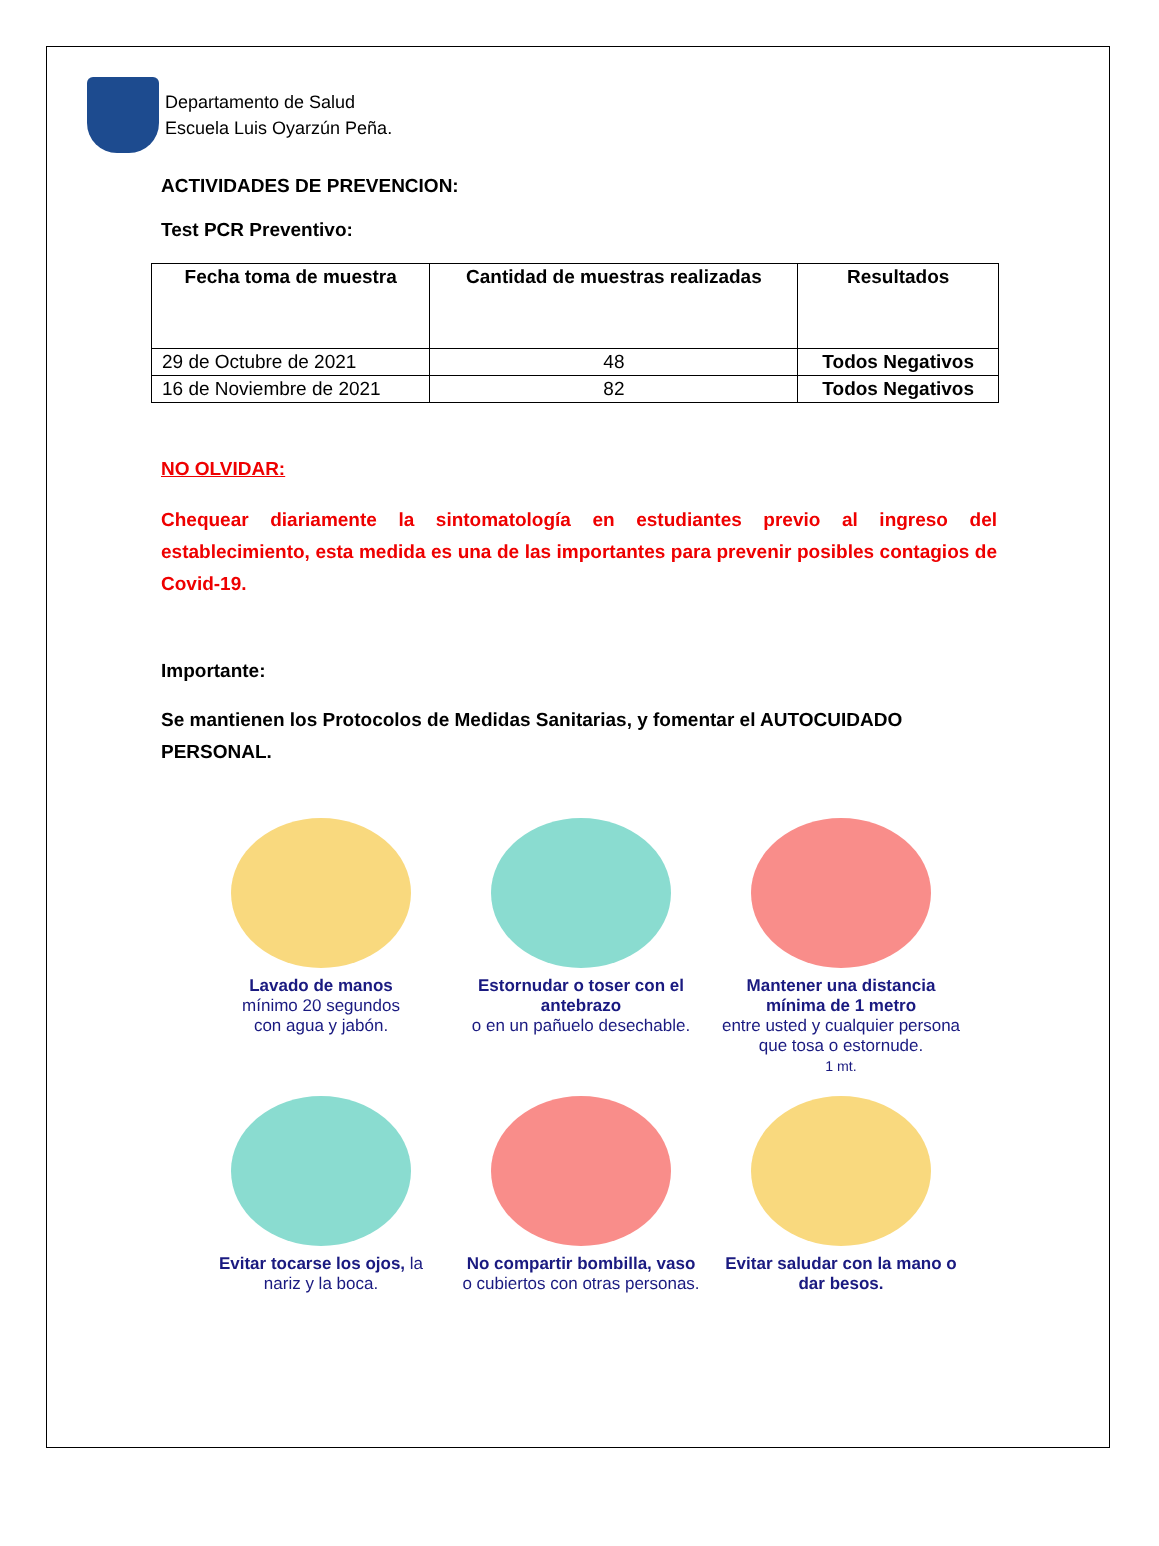Departamento de Salud
Escuela Luis Oyarzún Peña.
ACTIVIDADES DE PREVENCION:
Test PCR Preventivo:
| Fecha toma de muestra | Cantidad de muestras realizadas | Resultados |
| --- | --- | --- |
| 29 de Octubre de 2021 | 48 | Todos Negativos |
| 16 de Noviembre de 2021 | 82 | Todos Negativos |
NO OLVIDAR:
Chequear diariamente la sintomatología en estudiantes previo al ingreso del establecimiento, esta medida es una de las importantes para prevenir posibles contagios de Covid-19.
Importante:
Se mantienen los Protocolos de Medidas Sanitarias, y fomentar el AUTOCUIDADO PERSONAL.
Lavado de manos
mínimo 20 segundos
con agua y jabón.
Estornudar o toser con el antebrazo
o en un pañuelo desechable.
Mantener una distancia mínima de 1 metro
entre usted y cualquier persona que tosa o estornude.
1 mt.
Evitar tocarse los ojos, la nariz y la boca.
No compartir bombilla, vaso o cubiertos con otras personas.
Evitar saludar con la mano o dar besos.